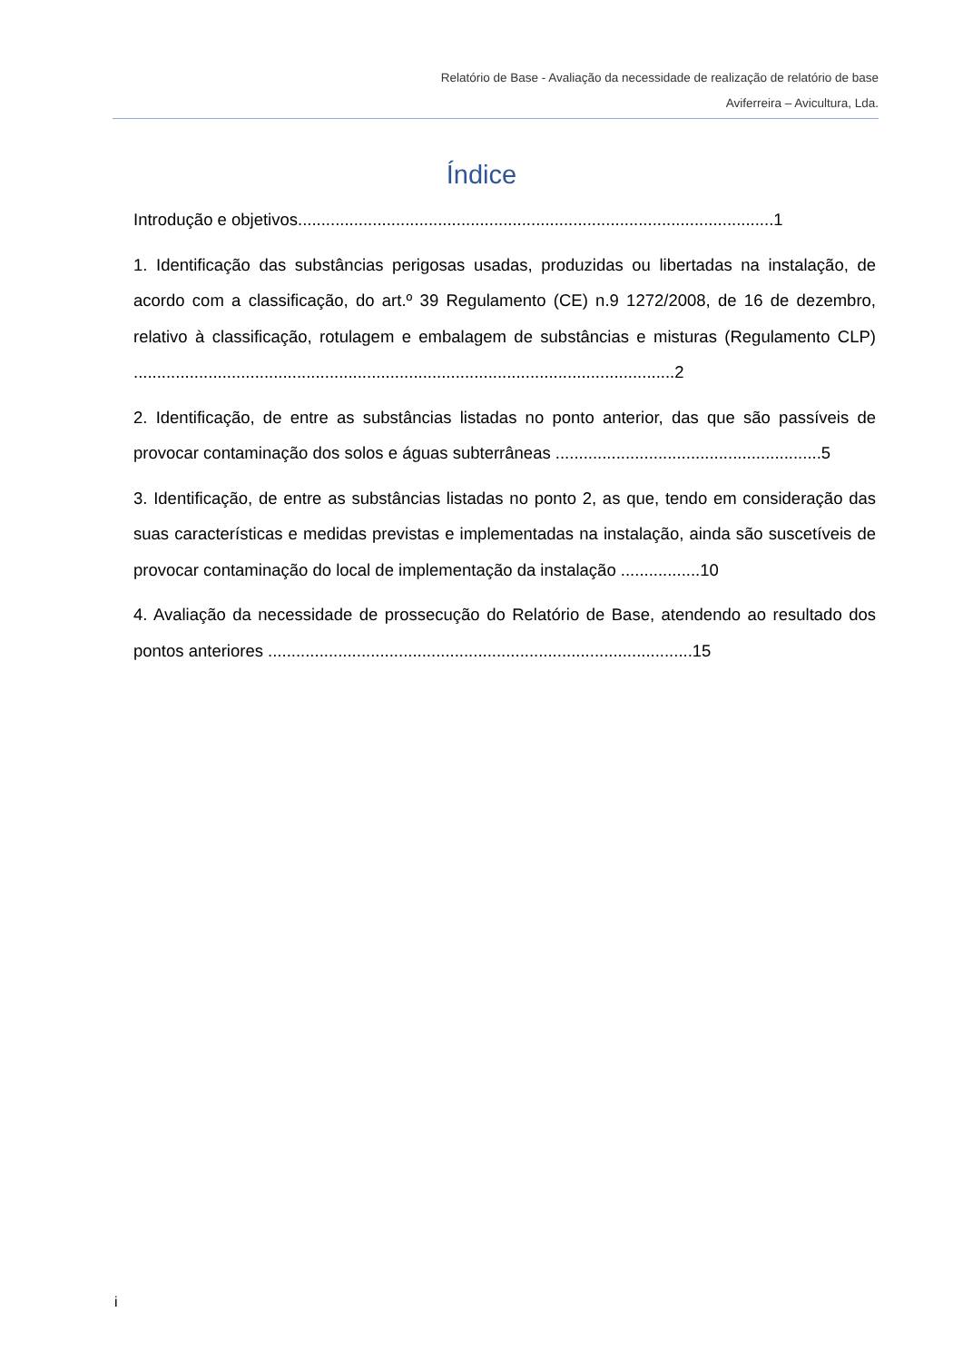Relatório de Base - Avaliação da necessidade de realização de relatório de base
Aviferreira – Avicultura, Lda.
Índice
Introdução e objetivos......................................................................................................1
1. Identificação das substâncias perigosas usadas, produzidas ou libertadas na instalação, de acordo com a classificação, do art.º 39 Regulamento (CE) n.9 1272/2008, de 16 de dezembro, relativo à classificação, rotulagem e embalagem de substâncias e misturas (Regulamento CLP) ....................................................................................................................2
2. Identificação, de entre as substâncias listadas no ponto anterior, das que são passíveis de provocar contaminação dos solos e águas subterrâneas .........................................................5
3. Identificação, de entre as substâncias listadas no ponto 2, as que, tendo em consideração das suas características e medidas previstas e implementadas na instalação, ainda são suscetíveis de provocar contaminação do local de implementação da instalação .................10
4. Avaliação da necessidade de prossecução do Relatório de Base, atendendo ao resultado dos pontos anteriores ...........................................................................................15
i